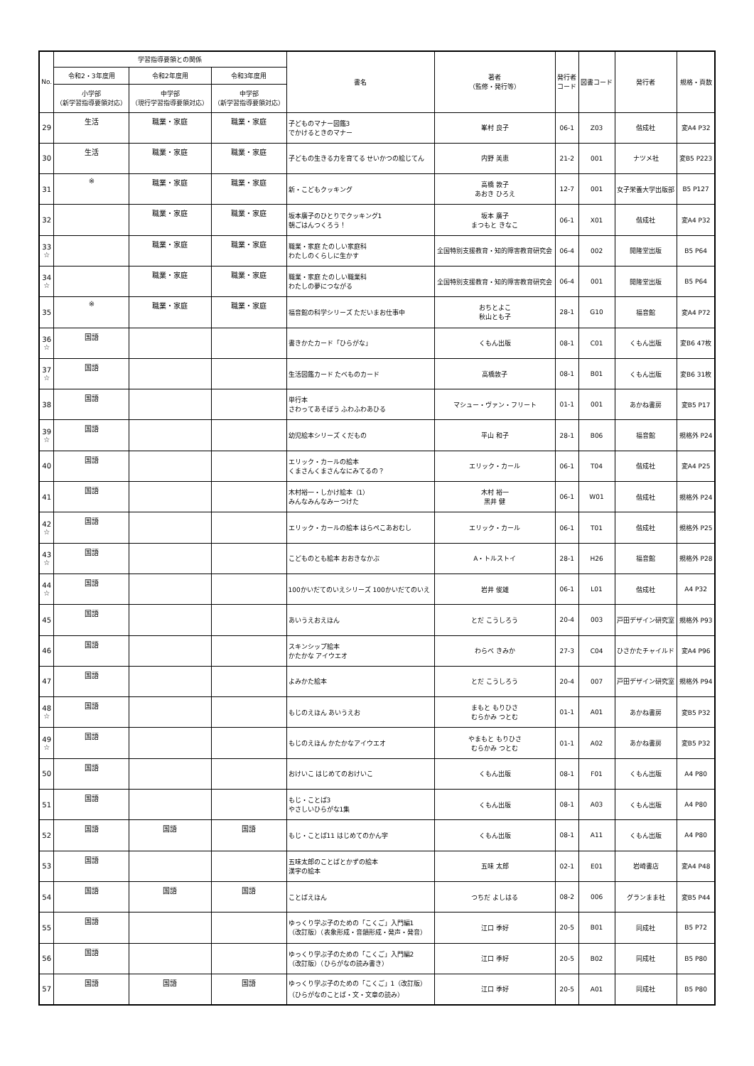| No. | 学習指導要領との関係 | | | 書名 | 著者 （監修・発行等） | 発行者 コード | 図書コード | 発行者 | 規格・頁数 |
| --- | --- | --- | --- | --- | --- | --- | --- | --- | --- |
| | 令和2・3年度用 | 令和2年度用 | 令和3年度用 | | | | | | |
| | 小学部 （新学習指導要領対応） | 中学部 （現行学習指導要領対応） | 中学部 （新学習指導要領対応） | | | | | | |
| 29 | 生活 | 職業・家庭 | 職業・家庭 | 子どものマナー図鑑3 でかけるときのマナー | 峯村 良子 | 06-1 | Z03 | 偕成社 | 変A4 P32 |
| 30 | 生活 | 職業・家庭 | 職業・家庭 | 子どもの生きる力を育てる せいかつの絵じてん | 内野 美恵 | 21-2 | 001 | ナツメ社 | 変B5 P223 |
| 31 | ※ | 職業・家庭 | 職業・家庭 | 新・こどもクッキング | 高橋 敦子 あおき ひろえ | 12-7 | 001 | 女子栄養大学出版部 | B5 P127 |
| 32 | | 職業・家庭 | 職業・家庭 | 坂本廣子のひとりでクッキング1 朝ごはんつくろう！ | 坂本 廣子 まつもと きなこ | 06-1 | X01 | 偕成社 | 変A4 P32 |
| 33 ☆ | | 職業・家庭 | 職業・家庭 | 職業・家庭 たのしい家庭科 わたしのくらしに生かす | 全国特別支援教育・知的障害教育研究会 | 06-4 | 002 | 開隆堂出版 | B5 P64 |
| 34 ☆ | | 職業・家庭 | 職業・家庭 | 職業・家庭 たのしい職業科 わたしの夢につながる | 全国特別支援教育・知的障害教育研究会 | 06-4 | 001 | 開隆堂出版 | B5 P64 |
| 35 | ※ | 職業・家庭 | 職業・家庭 | 福音館の科学シリーズ ただいまお仕事中 | おちとよこ 秋山とも子 | 28-1 | G10 | 福音館 | 変A4 P72 |
| 36 ☆ | 国語 | | | 書きかたカード「ひらがな」 | くもん出版 | 08-1 | C01 | くもん出版 | 変B6 47枚 |
| 37 ☆ | 国語 | | | 生活図鑑カード たべものカード | 高橋敦子 | 08-1 | B01 | くもん出版 | 変B6 31枚 |
| 38 | 国語 | | | 単行本 さわってあそぼう ふわふわあひる | マシュー・ヴァン・フリート | 01-1 | 001 | あかね書房 | 変B5 P17 |
| 39 ☆ | 国語 | | | 幼児絵本シリーズ くだもの | 平山 和子 | 28-1 | B06 | 福音館 | 規格外 P24 |
| 40 | 国語 | | | エリック・カールの絵本 くまさんくまさんなにみてるの？ | エリック・カール | 06-1 | T04 | 偕成社 | 変A4 P25 |
| 41 | 国語 | | | 木村裕一・しかけ絵本（1） みんなみんなみーつけた | 木村 裕一 黒井 健 | 06-1 | W01 | 偕成社 | 規格外 P24 |
| 42 ☆ | 国語 | | | エリック・カールの絵本 はらぺこあおむし | エリック・カール | 06-1 | T01 | 偕成社 | 規格外 P25 |
| 43 ☆ | 国語 | | | こどものとも絵本 おおきなかぶ | A・トルストイ | 28-1 | H26 | 福音館 | 規格外 P28 |
| 44 ☆ | 国語 | | | 100かいだてのいえシリーズ 100かいだてのいえ | 岩井 俊雄 | 06-1 | L01 | 偕成社 | A4 P32 |
| 45 | 国語 | | | あいうえおえほん | とだ こうしろう | 20-4 | 003 | 戸田デザイン研究室 | 規格外 P93 |
| 46 | 国語 | | | スキンシップ絵本 かたかな アイウエオ | わらべ きみか | 27-3 | C04 | ひさかたチャイルド | 変A4 P96 |
| 47 | 国語 | | | よみかた絵本 | とだ こうしろう | 20-4 | 007 | 戸田デザイン研究室 | 規格外 P94 |
| 48 ☆ | 国語 | | | もじのえほん あいうえお | まもと もりひさ むらかみ つとむ | 01-1 | A01 | あかね書房 | 変B5 P32 |
| 49 ☆ | 国語 | | | もじのえほん かたかなアイウエオ | やまもと もりひさ むらかみ つとむ | 01-1 | A02 | あかね書房 | 変B5 P32 |
| 50 | 国語 | | | おけいこ はじめてのおけいこ | くもん出版 | 08-1 | F01 | くもん出版 | A4 P80 |
| 51 | 国語 | | | もじ・ことば3 やさしいひらがな1集 | くもん出版 | 08-1 | A03 | くもん出版 | A4 P80 |
| 52 | 国語 | 国語 | 国語 | もじ・ことば11 はじめてのかん字 | くもん出版 | 08-1 | A11 | くもん出版 | A4 P80 |
| 53 | 国語 | | | 五味太郎のことばとかずの絵本 漢字の絵本 | 五味 太郎 | 02-1 | E01 | 岩崎書店 | 変A4 P48 |
| 54 | 国語 | 国語 | 国語 | ことばえほん | つちだ よしはる | 08-2 | 006 | グランまま社 | 変B5 P44 |
| 55 | 国語 | | | ゆっくり学ぶ子のための「こくご」入門編1 （改訂版）（表象形成・音韻形成・発声・発音） | 江口 季好 | 20-5 | B01 | 同成社 | B5 P72 |
| 56 | 国語 | | | ゆっくり学ぶ子のための「こくご」入門編2 （改訂版）（ひらがなの読み書き） | 江口 季好 | 20-5 | B02 | 同成社 | B5 P80 |
| 57 | 国語 | 国語 | 国語 | ゆっくり学ぶ子のための「こくご」1（改訂版） （ひらがなのことば・文・文章の読み） | 江口 季好 | 20-5 | A01 | 同成社 | B5 P80 |